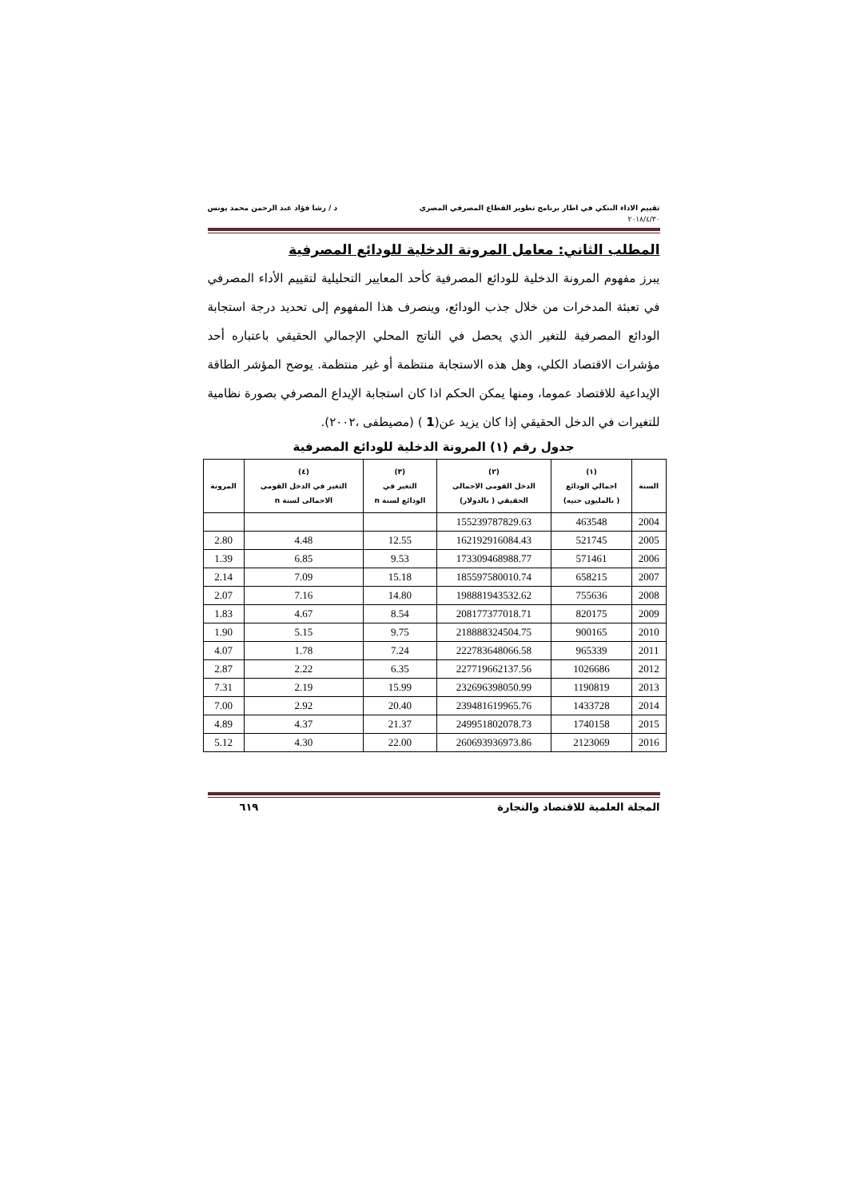تقييم الاداء البنكي في اطار برنامج تطوير القطاع المصرفي المصري د / رشا فؤاد عبد الرحمن محمد يونس
٢٠١٨/٤/٣٠
المطلب الثاني: معامل المرونة الدخلية للودائع المصرفية
يبرز مفهوم المرونة الدخلية للودائع المصرفية كأحد المعايير التحليلية لتقييم الأداء المصرفي في تعبئة المدخرات من خلال جذب الودائع، وينصرف هذا المفهوم إلى تحديد درجة استجابة الودائع المصرفية للتغير الذي يحصل في الناتج المحلي الإجمالي الحقيقي باعتباره أحد مؤشرات الاقتصاد الكلي، وهل هذه الاستجابة منتظمة أو غير منتظمة. يوضح المؤشر الطاقة الإيداعية للاقتصاد عموما، ومنها يمكن الحكم اذا كان استجابة الإيداع المصرفي بصورة نظامية للتغيرات في الدخل الحقيقي إذا كان يزيد عن(1 ) (مصيطفى ،٢٠٠٢).
جدول رقم (١) المرونة الدخلية للودائع المصرفية
| السنة | (١) اجمالي الودائع ( بالمليون جنيه) | (٢) الدخل القومى الاجمالى الحقيقي ( بالدولار) | (٣) التغير في الودائع لسنة n | (٤) التغير في الدخل القومى الاجمالى لسنة n | المرونة |
| --- | --- | --- | --- | --- | --- |
| 2004 | 463548 | 155239787829.63 | | | |
| 2005 | 521745 | 162192916084.43 | 12.55 | 4.48 | 2.80 |
| 2006 | 571461 | 173309468988.77 | 9.53 | 6.85 | 1.39 |
| 2007 | 658215 | 185597580010.74 | 15.18 | 7.09 | 2.14 |
| 2008 | 755636 | 198881943532.62 | 14.80 | 7.16 | 2.07 |
| 2009 | 820175 | 208177377018.71 | 8.54 | 4.67 | 1.83 |
| 2010 | 900165 | 218888324504.75 | 9.75 | 5.15 | 1.90 |
| 2011 | 965339 | 222783648066.58 | 7.24 | 1.78 | 4.07 |
| 2012 | 1026686 | 227719662137.56 | 6.35 | 2.22 | 2.87 |
| 2013 | 1190819 | 232696398050.99 | 15.99 | 2.19 | 7.31 |
| 2014 | 1433728 | 239481619965.76 | 20.40 | 2.92 | 7.00 |
| 2015 | 1740158 | 249951802078.73 | 21.37 | 4.37 | 4.89 |
| 2016 | 2123069 | 260693936973.86 | 22.00 | 4.30 | 5.12 |
المجلة العلمية للاقتصاد والتجارة ٦١٩